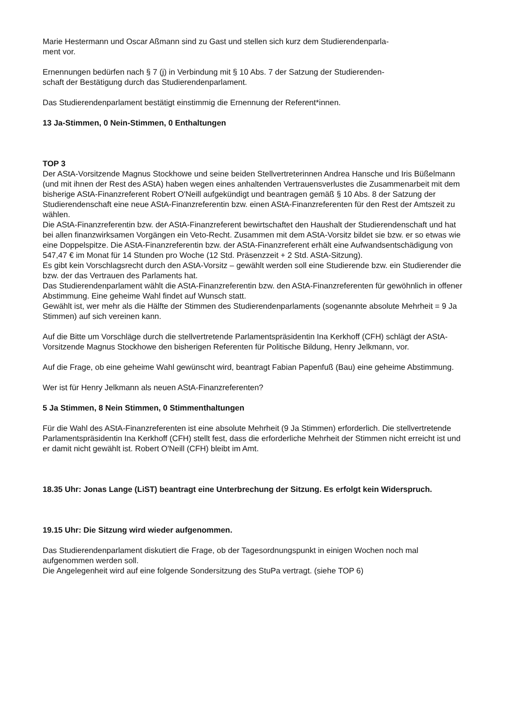Marie Hestermann und Oscar Aßmann sind zu Gast und stellen sich kurz dem Studierendenparla-
ment vor.
Ernennungen bedürfen nach § 7 (j) in Verbindung mit § 10 Abs. 7 der Satzung der Studierenden-
schaft der Bestätigung durch das Studierendenparlament.
Das Studierendenparlament bestätigt einstimmig die Ernennung der Referent*innen.
13 Ja-Stimmen, 0 Nein-Stimmen, 0 Enthaltungen
TOP 3
Der AStA-Vorsitzende Magnus Stockhowe und seine beiden Stellvertreterinnen Andrea Hansche und Iris Büßelmann (und mit ihnen der Rest des AStA) haben wegen eines anhaltenden Vertrauensverlustes die Zusammenarbeit mit dem bisherige AStA-Finanzreferent Robert O'Neill aufgekündigt und beantragen gemäß § 10 Abs. 8 der Satzung der Studierendenschaft eine neue AStA-Finanzreferentin bzw. einen AStA-Finanzreferenten für den Rest der Amtszeit zu wählen.
Die AStA-Finanzreferentin bzw. der AStA-Finanzreferent bewirtschaftet den Haushalt der Studierendenschaft und hat bei allen finanzwirksamen Vorgängen ein Veto-Recht. Zusammen mit dem AStA-Vorsitz bildet sie bzw. er so etwas wie eine Doppelspitze. Die AStA-Finanzreferentin bzw. der AStA-Finanzreferent erhält eine Aufwandsentschädigung von 547,47 € im Monat für 14 Stunden pro Woche (12 Std. Präsenzzeit + 2 Std. AStA-Sitzung).
Es gibt kein Vorschlagsrecht durch den AStA-Vorsitz – gewählt werden soll eine Studierende bzw. ein Studierender die bzw. der das Vertrauen des Parlaments hat.
Das Studierendenparlament wählt die AStA-Finanzreferentin bzw. den AStA-Finanzreferenten für gewöhnlich in offener Abstimmung. Eine geheime Wahl findet auf Wunsch statt.
Gewählt ist, wer mehr als die Hälfte der Stimmen des Studierendenparlaments (sogenannte absolute Mehrheit = 9 Ja Stimmen) auf sich vereinen kann.
Auf die Bitte um Vorschläge durch die stellvertretende Parlamentspräsidentin Ina Kerkhoff (CFH) schlägt der AStA-Vorsitzende Magnus Stockhowe den bisherigen Referenten für Politische Bildung, Henry Jelkmann, vor.
Auf die Frage, ob eine geheime Wahl gewünscht wird, beantragt Fabian Papenfuß (Bau) eine geheime Abstimmung.
Wer ist für Henry Jelkmann als neuen AStA-Finanzreferenten?
5 Ja Stimmen, 8 Nein Stimmen, 0 Stimmenthaltungen
Für die Wahl des AStA-Finanzreferenten ist eine absolute Mehrheit (9 Ja Stimmen) erforderlich. Die stellvertretende Parlamentspräsidentin Ina Kerkhoff (CFH) stellt fest, dass die erforderliche Mehrheit der Stimmen nicht erreicht ist und er damit nicht gewählt ist. Robert O'Neill (CFH) bleibt im Amt.
18.35 Uhr: Jonas Lange (LiST) beantragt eine Unterbrechung der Sitzung. Es erfolgt kein Widerspruch.
19.15 Uhr: Die Sitzung wird wieder aufgenommen.
Das Studierendenparlament diskutiert die Frage, ob der Tagesordnungspunkt in einigen Wochen noch mal aufgenommen werden soll.
Die Angelegenheit wird auf eine folgende Sondersitzung des StuPa vertragt. (siehe TOP 6)